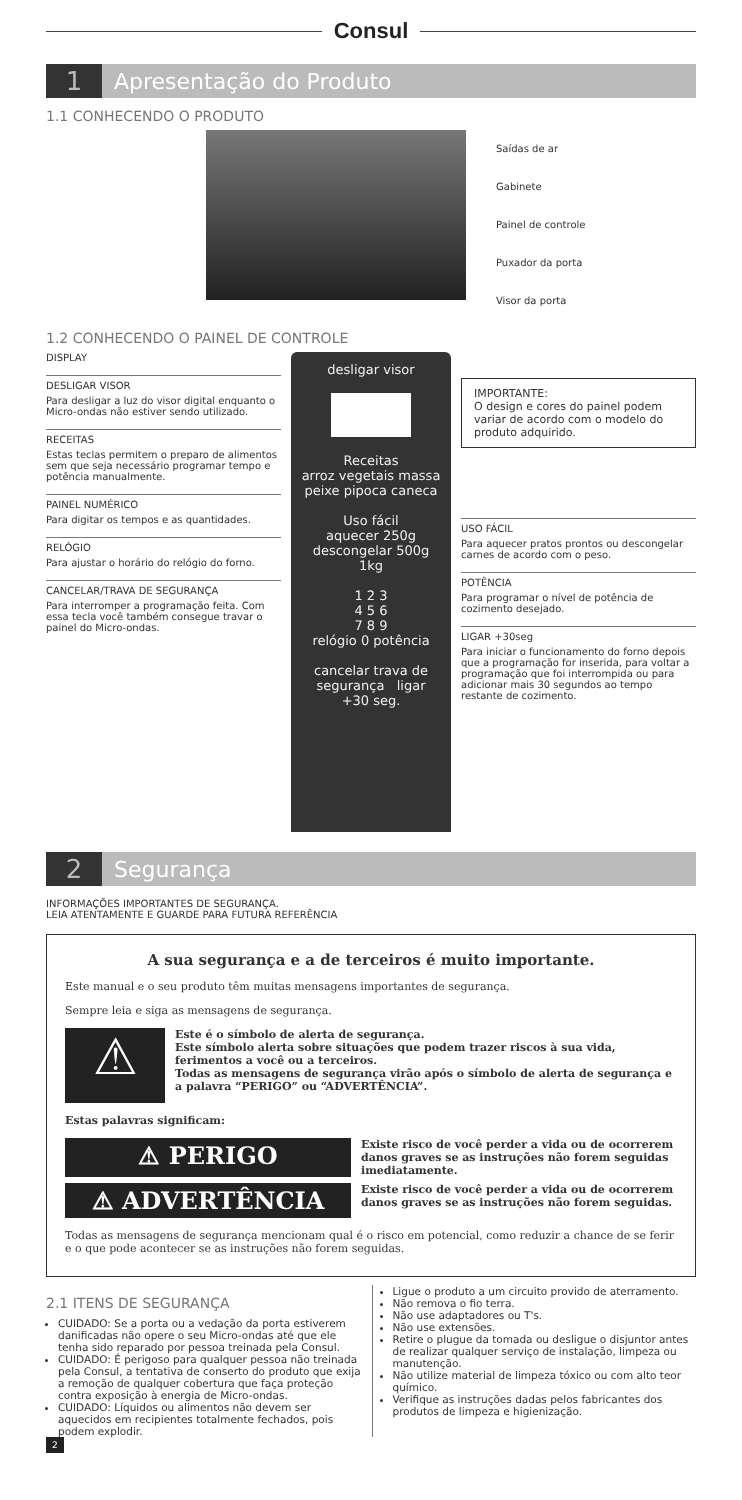Consul
1 Apresentação do Produto
1.1 CONHECENDO O PRODUTO
Saídas de ar
Gabinete
Painel de controle
Puxador da porta
Visor da porta
1.2 CONHECENDO O PAINEL DE CONTROLE
DISPLAY
DESLIGAR VISOR
Para desligar a luz do visor digital enquanto o Micro-ondas não estiver sendo utilizado.
RECEITAS
Estas teclas permitem o preparo de alimentos sem que seja necessário programar tempo e potência manualmente.
PAINEL NUMÉRICO
Para digitar os tempos e as quantidades.
RELÓGIO
Para ajustar o horário do relógio do forno.
CANCELAR/TRAVA DE SEGURANÇA
Para interromper a programação feita. Com essa tecla você também consegue travar o painel do Micro-ondas.
desligar visor
Receitas
arroz vegetais massa
peixe pipoca caneca
Uso fácil
aquecer 250g
descongelar 500g
1kg
1 2 3
4 5 6
7 8 9
relógio 0 potência
cancelar trava de segurança ligar +30 seg.
IMPORTANTE:
O design e cores do painel podem variar de acordo com o modelo do produto adquirido.
USO FÁCIL
Para aquecer pratos prontos ou descongelar carnes de acordo com o peso.
POTÊNCIA
Para programar o nível de potência de cozimento desejado.
LIGAR +30seg
Para iniciar o funcionamento do forno depois que a programação for inserida, para voltar a programação que foi interrompida ou para adicionar mais 30 segundos ao tempo restante de cozimento.
2 Segurança
INFORMAÇÕES IMPORTANTES DE SEGURANÇA.
LEIA ATENTAMENTE E GUARDE PARA FUTURA REFERÊNCIA
A sua segurança e a de terceiros é muito importante.
Este manual e o seu produto têm muitas mensagens importantes de segurança.
Sempre leia e siga as mensagens de segurança.
⚠
Este é o símbolo de alerta de segurança.
Este símbolo alerta sobre situações que podem trazer riscos à sua vida, ferimentos a você ou a terceiros.
Todas as mensagens de segurança virão após o símbolo de alerta de segurança e a palavra “PERIGO” ou “ADVERTÊNCIA”.
Estas palavras significam:
⚠ PERIGO
Existe risco de você perder a vida ou de ocorrerem danos graves se as instruções não forem seguidas imediatamente.
⚠ ADVERTÊNCIA
Existe risco de você perder a vida ou de ocorrerem danos graves se as instruções não forem seguidas.
Todas as mensagens de segurança mencionam qual é o risco em potencial, como reduzir a chance de se ferir e o que pode acontecer se as instruções não forem seguidas.
2.1 ITENS DE SEGURANÇA
CUIDADO: Se a porta ou a vedação da porta estiverem danificadas não opere o seu Micro-ondas até que ele tenha sido reparado por pessoa treinada pela Consul.
CUIDADO: É perigoso para qualquer pessoa não treinada pela Consul, a tentativa de conserto do produto que exija a remoção de qualquer cobertura que faça proteção contra exposição à energia de Micro-ondas.
CUIDADO: Líquidos ou alimentos não devem ser aquecidos em recipientes totalmente fechados, pois podem explodir.
Ligue o produto a um circuito provido de aterramento.
Não remova o fio terra.
Não use adaptadores ou T's.
Não use extensões.
Retire o plugue da tomada ou desligue o disjuntor antes de realizar qualquer serviço de instalação, limpeza ou manutenção.
Não utilize material de limpeza tóxico ou com alto teor químico.
Verifique as instruções dadas pelos fabricantes dos produtos de limpeza e higienização.
2